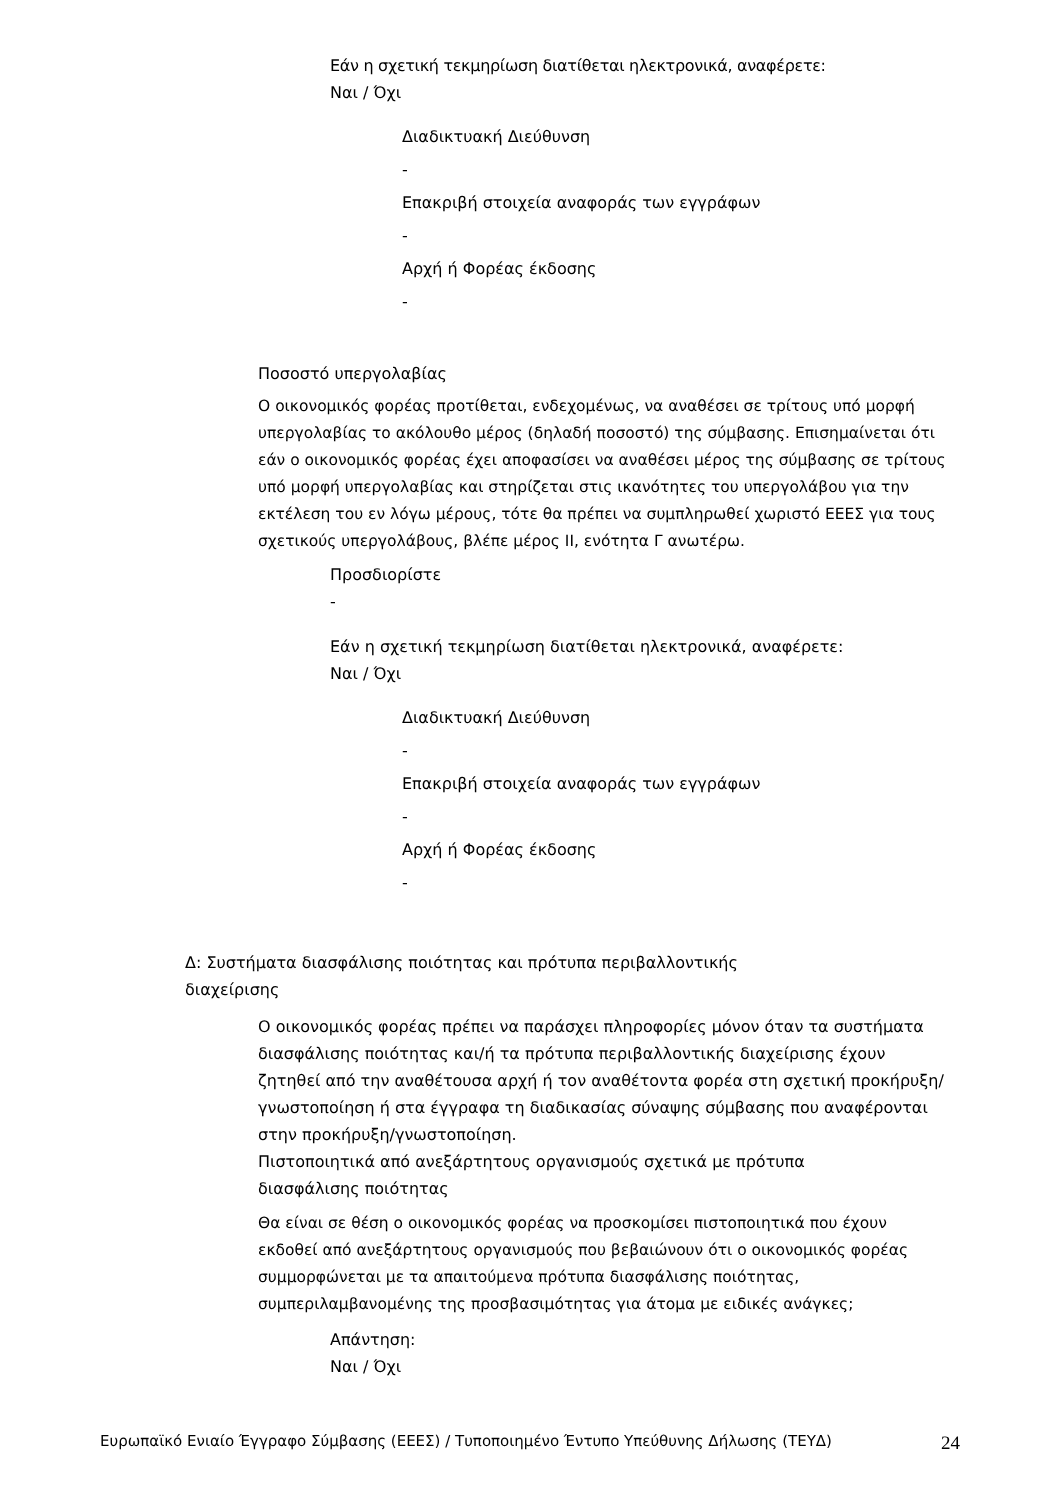Εάν η σχετική τεκμηρίωση διατίθεται ηλεκτρονικά, αναφέρετε:
Ναι / Όχι
Διαδικτυακή Διεύθυνση
-
Επακριβή στοιχεία αναφοράς των εγγράφων
-
Αρχή ή Φορέας έκδοσης
-
Ποσοστό υπεργολαβίας
Ο οικονομικός φορέας προτίθεται, ενδεχομένως, να αναθέσει σε τρίτους υπό μορφή υπεργολαβίας το ακόλουθο μέρος (δηλαδή ποσοστό) της σύμβασης. Επισημαίνεται ότι εάν ο οικονομικός φορέας έχει αποφασίσει να αναθέσει μέρος της σύμβασης σε τρίτους υπό μορφή υπεργολαβίας και στηρίζεται στις ικανότητες του υπεργολάβου για την εκτέλεση του εν λόγω μέρους, τότε θα πρέπει να συμπληρωθεί χωριστό ΕΕΕΣ για τους σχετικούς υπεργολάβους, βλέπε μέρος II, ενότητα Γ ανωτέρω.
Προσδιορίστε
-
Εάν η σχετική τεκμηρίωση διατίθεται ηλεκτρονικά, αναφέρετε:
Ναι / Όχι
Διαδικτυακή Διεύθυνση
-
Επακριβή στοιχεία αναφοράς των εγγράφων
-
Αρχή ή Φορέας έκδοσης
-
Δ: Συστήματα διασφάλισης ποιότητας και πρότυπα περιβαλλοντικής διαχείρισης
Ο οικονομικός φορέας πρέπει να παράσχει πληροφορίες μόνον όταν τα συστήματα διασφάλισης ποιότητας και/ή τα πρότυπα περιβαλλοντικής διαχείρισης έχουν ζητηθεί από την αναθέτουσα αρχή ή τον αναθέτοντα φορέα στη σχετική προκήρυξη/γνωστοποίηση ή στα έγγραφα τη διαδικασίας σύναψης σύμβασης που αναφέρονται στην προκήρυξη/γνωστοποίηση.
Πιστοποιητικά από ανεξάρτητους οργανισμούς σχετικά με πρότυπα διασφάλισης ποιότητας
Θα είναι σε θέση ο οικονομικός φορέας να προσκομίσει πιστοποιητικά που έχουν εκδοθεί από ανεξάρτητους οργανισμούς που βεβαιώνουν ότι ο οικονομικός φορέας συμμορφώνεται με τα απαιτούμενα πρότυπα διασφάλισης ποιότητας, συμπεριλαμβανομένης της προσβασιμότητας για άτομα με ειδικές ανάγκες;
Απάντηση:
Ναι / Όχι
Ευρωπαϊκό Ενιαίο Έγγραφο Σύμβασης (ΕΕΕΣ) / Τυποποιημένο Έντυπο Υπεύθυνης Δήλωσης (ΤΕΥΔ) 24